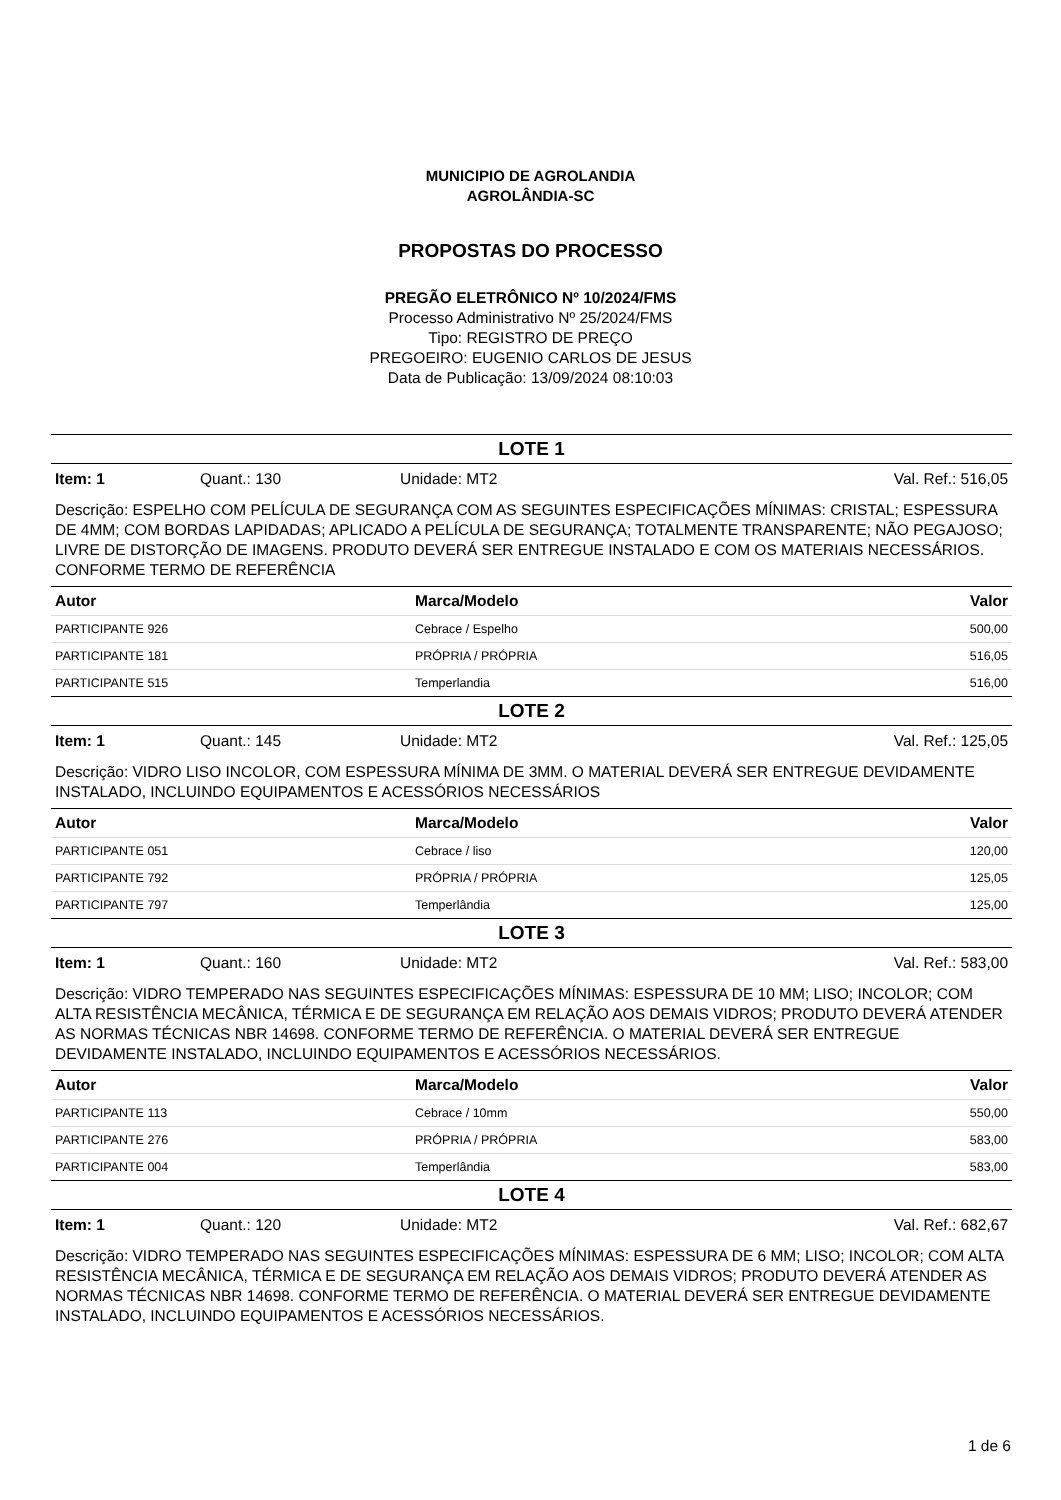MUNICIPIO DE AGROLANDIA
AGROLÂNDIA-SC
PROPOSTAS DO PROCESSO
PREGÃO ELETRÔNICO Nº 10/2024/FMS
Processo Administrativo Nº 25/2024/FMS
Tipo: REGISTRO DE PREÇO
PREGOEIRO: EUGENIO CARLOS DE JESUS
Data de Publicação: 13/09/2024 08:10:03
LOTE 1
Item: 1 Quant.: 130 Unidade: MT2 Val. Ref.: 516,05
Descrição: ESPELHO COM PELÍCULA DE SEGURANÇA COM AS SEGUINTES ESPECIFICAÇÕES MÍNIMAS: CRISTAL; ESPESSURA DE 4MM; COM BORDAS LAPIDADAS; APLICADO A PELÍCULA DE SEGURANÇA; TOTALMENTE TRANSPARENTE; NÃO PEGAJOSO; LIVRE DE DISTORÇÃO DE IMAGENS. PRODUTO DEVERÁ SER ENTREGUE INSTALADO E COM OS MATERIAIS NECESSÁRIOS. CONFORME TERMO DE REFERÊNCIA
| Autor | Marca/Modelo | Valor |
| --- | --- | --- |
| PARTICIPANTE 926 | Cebrace / Espelho | 500,00 |
| PARTICIPANTE 181 | PRÓPRIA / PRÓPRIA | 516,05 |
| PARTICIPANTE 515 | Temperlandia | 516,00 |
LOTE 2
Item: 1 Quant.: 145 Unidade: MT2 Val. Ref.: 125,05
Descrição: VIDRO LISO INCOLOR, COM ESPESSURA MÍNIMA DE 3MM. O MATERIAL DEVERÁ SER ENTREGUE DEVIDAMENTE INSTALADO, INCLUINDO EQUIPAMENTOS E ACESSÓRIOS NECESSÁRIOS
| Autor | Marca/Modelo | Valor |
| --- | --- | --- |
| PARTICIPANTE 051 | Cebrace / liso | 120,00 |
| PARTICIPANTE 792 | PRÓPRIA / PRÓPRIA | 125,05 |
| PARTICIPANTE 797 | Temperlândia | 125,00 |
LOTE 3
Item: 1 Quant.: 160 Unidade: MT2 Val. Ref.: 583,00
Descrição: VIDRO TEMPERADO NAS SEGUINTES ESPECIFICAÇÕES MÍNIMAS: ESPESSURA DE 10 MM; LISO; INCOLOR; COM ALTA RESISTÊNCIA MECÂNICA, TÉRMICA E DE SEGURANÇA EM RELAÇÃO AOS DEMAIS VIDROS; PRODUTO DEVERÁ ATENDER AS NORMAS TÉCNICAS NBR 14698. CONFORME TERMO DE REFERÊNCIA. O MATERIAL DEVERÁ SER ENTREGUE DEVIDAMENTE INSTALADO, INCLUINDO EQUIPAMENTOS E ACESSÓRIOS NECESSÁRIOS.
| Autor | Marca/Modelo | Valor |
| --- | --- | --- |
| PARTICIPANTE 113 | Cebrace / 10mm | 550,00 |
| PARTICIPANTE 276 | PRÓPRIA / PRÓPRIA | 583,00 |
| PARTICIPANTE 004 | Temperlândia | 583,00 |
LOTE 4
Item: 1 Quant.: 120 Unidade: MT2 Val. Ref.: 682,67
Descrição: VIDRO TEMPERADO NAS SEGUINTES ESPECIFICAÇÕES MÍNIMAS: ESPESSURA DE 6 MM; LISO; INCOLOR; COM ALTA RESISTÊNCIA MECÂNICA, TÉRMICA E DE SEGURANÇA EM RELAÇÃO AOS DEMAIS VIDROS; PRODUTO DEVERÁ ATENDER AS NORMAS TÉCNICAS NBR 14698. CONFORME TERMO DE REFERÊNCIA. O MATERIAL DEVERÁ SER ENTREGUE DEVIDAMENTE INSTALADO, INCLUINDO EQUIPAMENTOS E ACESSÓRIOS NECESSÁRIOS.
1 de 6